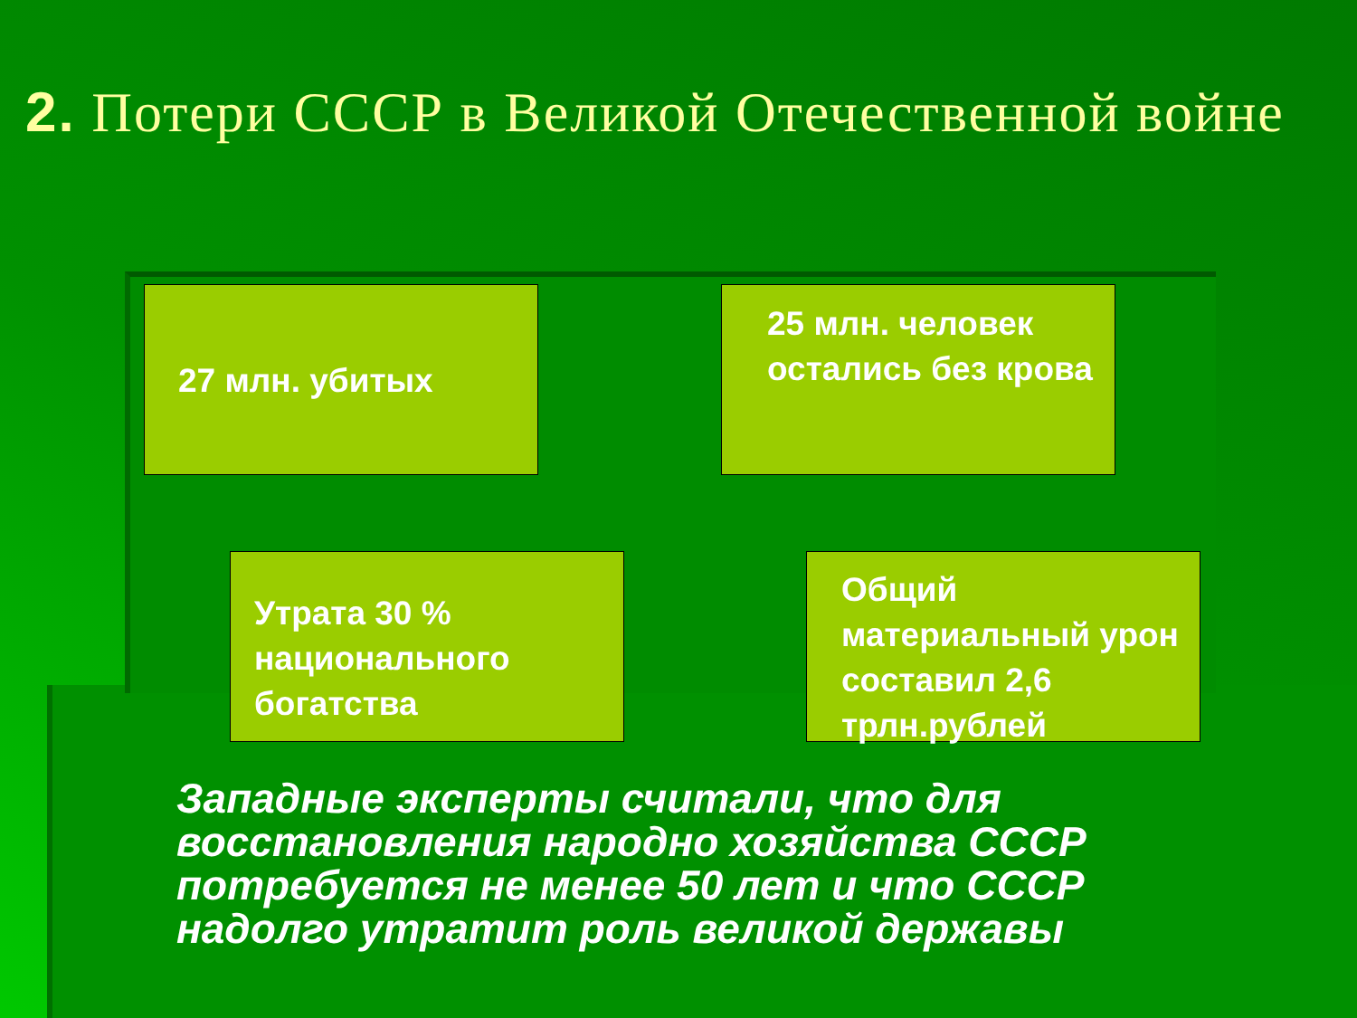2. Потери СССР в Великой Отечественной войне
27 млн. убитых
25 млн. человек остались без крова
Утрата 30 % национального богатства
Общий материальный урон составил 2,6 трлн.рублей
Западные эксперты считали, что для восстановления народно хозяйства СССР потребуется не менее 50 лет и что СССР надолго утратит роль великой державы